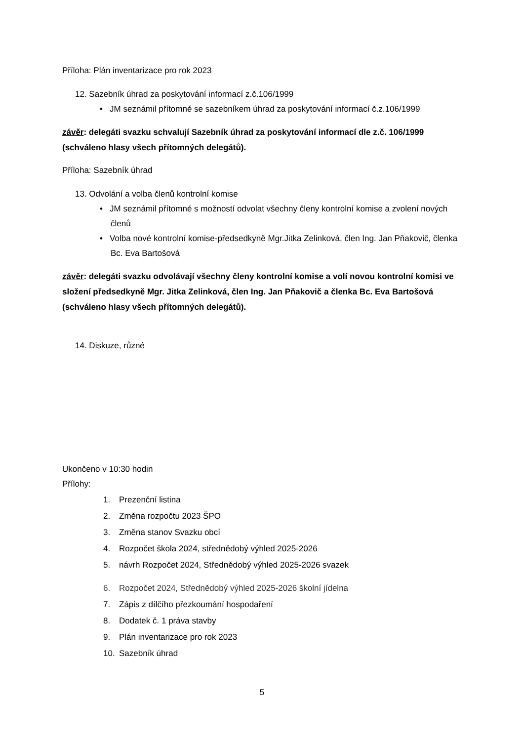Příloha: Plán inventarizace pro rok 2023
12. Sazebník úhrad za poskytování informací z.č.106/1999
• JM seznámil přítomné se sazebníkem úhrad za poskytování informací č.z.106/1999
závěr: delegáti svazku schvalují Sazebník úhrad za poskytování informací dle z.č. 106/1999 (schváleno hlasy všech přítomných delegátů).
Příloha: Sazebník úhrad
13. Odvolání a volba členů kontrolní komise
• JM seznámil přítomné s možností odvolat všechny členy kontrolní komise a zvolení nových členů
• Volba nové kontrolní komise-předsedkyně Mgr.Jitka Zelinková, člen Ing. Jan Pňakovič, členka Bc. Eva Bartošová
závěr: delegáti svazku odvolávají všechny členy kontrolní komise a volí novou kontrolní komisi ve složení předsedkyně Mgr. Jitka Zelinková, člen Ing. Jan Pňakovič a členka Bc. Eva Bartošová (schváleno hlasy všech přítomných delegátů).
14. Diskuze, různé
Ukončeno v 10:30 hodin
Přílohy:
1. Prezenční listina
2. Změna rozpočtu 2023 ŠPO
3. Změna stanov Svazku obcí
4. Rozpočet škola 2024, střednědobý výhled 2025-2026
5. návrh Rozpočet 2024, Střednědobý výhled 2025-2026 svazek
6. Rozpočet 2024, Střednědobý výhled 2025-2026 školní jídelna
7. Zápis z dílčího přezkoumání hospodaření
8. Dodatek č. 1 práva stavby
9. Plán inventarizace pro rok 2023
10. Sazebník úhrad
5